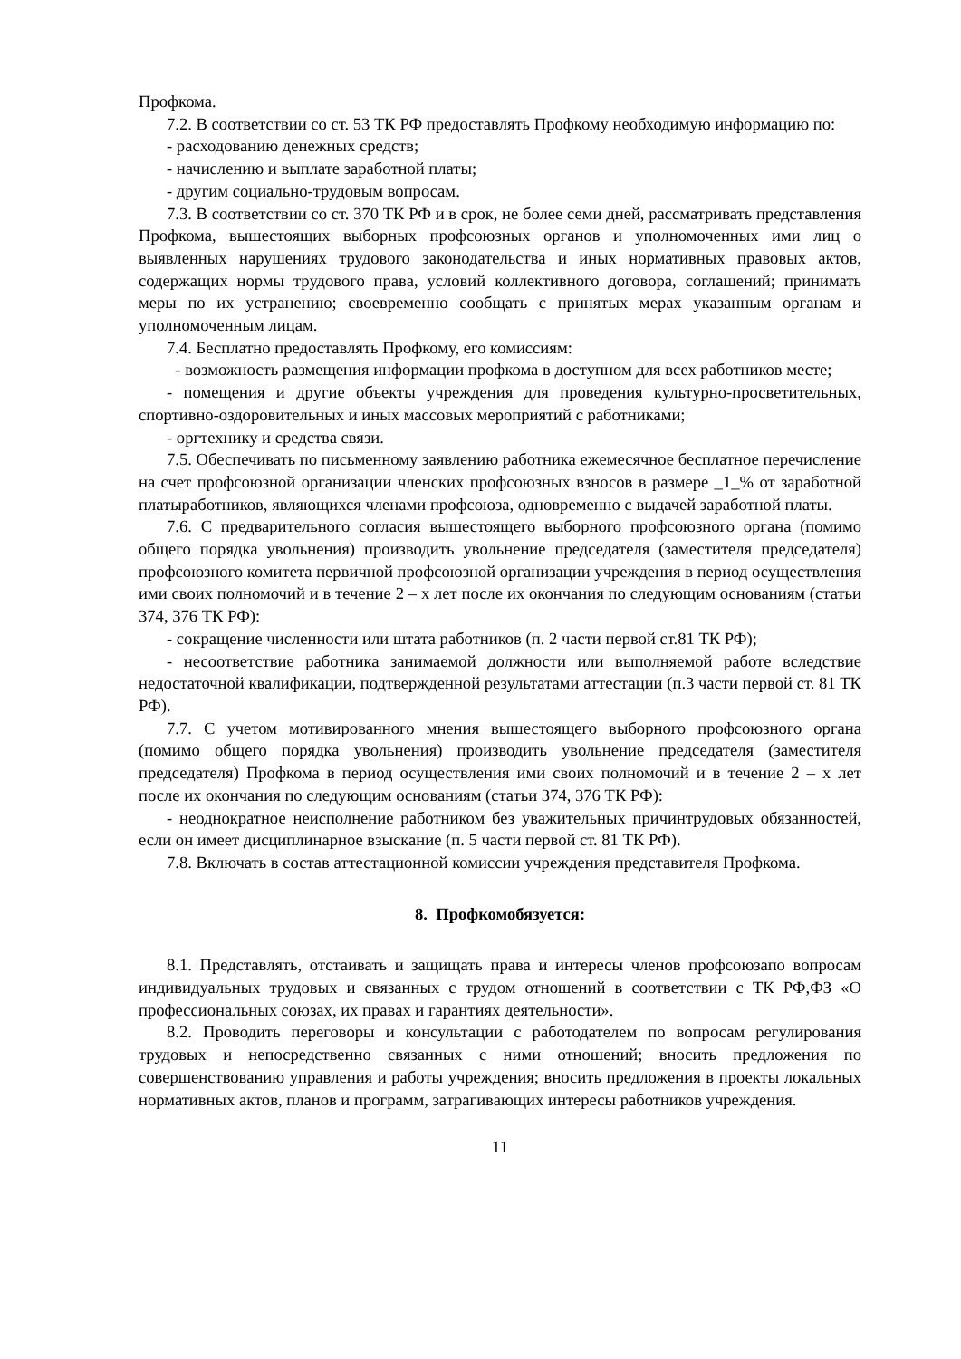Профкома.
7.2. В соответствии со ст. 53 ТК РФ предоставлять Профкому необходимую информацию по:
- расходованию денежных средств;
- начислению и выплате заработной платы;
- другим социально-трудовым вопросам.
7.3. В соответствии со ст. 370 ТК РФ и в срок, не более семи дней, рассматривать представления Профкома, вышестоящих выборных профсоюзных органов и уполномоченных ими лиц о выявленных нарушениях трудового законодательства и иных нормативных правовых актов, содержащих нормы трудового права, условий коллективного договора, соглашений; принимать меры по их устранению; своевременно сообщать с принятых мерах указанным органам и уполномоченным лицам.
7.4. Бесплатно предоставлять Профкому, его комиссиям:
- возможность размещения информации профкома в доступном для всех работников месте;
- помещения и другие объекты учреждения для проведения культурно-просветительных, спортивно-оздоровительных и иных массовых мероприятий с работниками;
- оргтехнику и средства связи.
7.5. Обеспечивать по письменному заявлению работника ежемесячное бесплатное перечисление на счет профсоюзной организации членских профсоюзных взносов в размере _1_% от заработной платыработников, являющихся членами профсоюза, одновременно с выдачей заработной платы.
7.6. С предварительного согласия вышестоящего выборного профсоюзного органа (помимо общего порядка увольнения) производить увольнение председателя (заместителя председателя) профсоюзного комитета первичной профсоюзной организации учреждения в период осуществления ими своих полномочий и в течение 2 – х лет после их окончания по следующим основаниям (статьи 374, 376 ТК РФ):
- сокращение численности или штата работников (п. 2 части первой ст.81 ТК РФ);
- несоответствие работника занимаемой должности или выполняемой работе вследствие недостаточной квалификации, подтвержденной результатами аттестации (п.3 части первой ст. 81 ТК РФ).
7.7. С учетом мотивированного мнения вышестоящего выборного профсоюзного органа (помимо общего порядка увольнения) производить увольнение председателя (заместителя председателя) Профкома в период осуществления ими своих полномочий и в течение 2 – х лет после их окончания по следующим основаниям (статьи 374, 376 ТК РФ):
- неоднократное неисполнение работником без уважительных причинтрудовых обязанностей, если он имеет дисциплинарное взыскание (п. 5 части первой ст. 81 ТК РФ).
7.8. Включать в состав аттестационной комиссии учреждения представителя Профкома.
8. Профкомобязуется:
8.1. Представлять, отстаивать и защищать права и интересы членов профсоюзапо вопросам индивидуальных трудовых и связанных с трудом отношений в соответствии с ТК РФ,ФЗ «О профессиональных союзах, их правах и гарантиях деятельности».
8.2. Проводить переговоры и консультации с работодателем по вопросам регулирования трудовых и непосредственно связанных с ними отношений; вносить предложения по совершенствованию управления и работы учреждения; вносить предложения в проекты локальных нормативных актов, планов и программ, затрагивающих интересы работников учреждения.
11